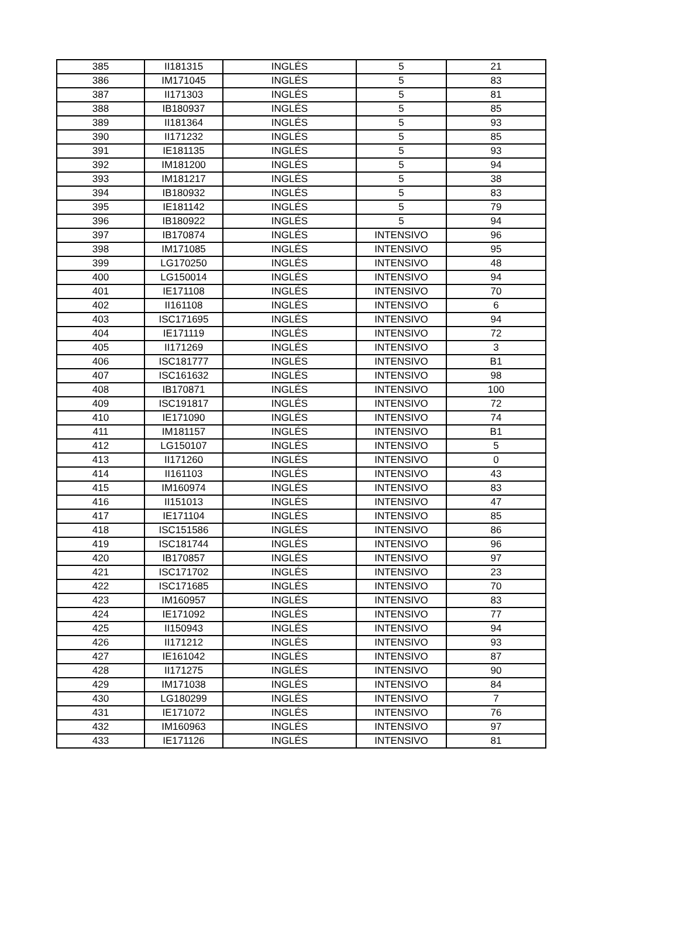| 385 | II181315 | INGLÉS | 5 | 21 |
| 386 | IM171045 | INGLÉS | 5 | 83 |
| 387 | II171303 | INGLÉS | 5 | 81 |
| 388 | IB180937 | INGLÉS | 5 | 85 |
| 389 | II181364 | INGLÉS | 5 | 93 |
| 390 | II171232 | INGLÉS | 5 | 85 |
| 391 | IE181135 | INGLÉS | 5 | 93 |
| 392 | IM181200 | INGLÉS | 5 | 94 |
| 393 | IM181217 | INGLÉS | 5 | 38 |
| 394 | IB180932 | INGLÉS | 5 | 83 |
| 395 | IE181142 | INGLÉS | 5 | 79 |
| 396 | IB180922 | INGLÉS | 5 | 94 |
| 397 | IB170874 | INGLÉS | INTENSIVO | 96 |
| 398 | IM171085 | INGLÉS | INTENSIVO | 95 |
| 399 | LG170250 | INGLÉS | INTENSIVO | 48 |
| 400 | LG150014 | INGLÉS | INTENSIVO | 94 |
| 401 | IE171108 | INGLÉS | INTENSIVO | 70 |
| 402 | II161108 | INGLÉS | INTENSIVO | 6 |
| 403 | ISC171695 | INGLÉS | INTENSIVO | 94 |
| 404 | IE171119 | INGLÉS | INTENSIVO | 72 |
| 405 | II171269 | INGLÉS | INTENSIVO | 3 |
| 406 | ISC181777 | INGLÉS | INTENSIVO | B1 |
| 407 | ISC161632 | INGLÉS | INTENSIVO | 98 |
| 408 | IB170871 | INGLÉS | INTENSIVO | 100 |
| 409 | ISC191817 | INGLÉS | INTENSIVO | 72 |
| 410 | IE171090 | INGLÉS | INTENSIVO | 74 |
| 411 | IM181157 | INGLÉS | INTENSIVO | B1 |
| 412 | LG150107 | INGLÉS | INTENSIVO | 5 |
| 413 | II171260 | INGLÉS | INTENSIVO | 0 |
| 414 | II161103 | INGLÉS | INTENSIVO | 43 |
| 415 | IM160974 | INGLÉS | INTENSIVO | 83 |
| 416 | II151013 | INGLÉS | INTENSIVO | 47 |
| 417 | IE171104 | INGLÉS | INTENSIVO | 85 |
| 418 | ISC151586 | INGLÉS | INTENSIVO | 86 |
| 419 | ISC181744 | INGLÉS | INTENSIVO | 96 |
| 420 | IB170857 | INGLÉS | INTENSIVO | 97 |
| 421 | ISC171702 | INGLÉS | INTENSIVO | 23 |
| 422 | ISC171685 | INGLÉS | INTENSIVO | 70 |
| 423 | IM160957 | INGLÉS | INTENSIVO | 83 |
| 424 | IE171092 | INGLÉS | INTENSIVO | 77 |
| 425 | II150943 | INGLÉS | INTENSIVO | 94 |
| 426 | II171212 | INGLÉS | INTENSIVO | 93 |
| 427 | IE161042 | INGLÉS | INTENSIVO | 87 |
| 428 | II171275 | INGLÉS | INTENSIVO | 90 |
| 429 | IM171038 | INGLÉS | INTENSIVO | 84 |
| 430 | LG180299 | INGLÉS | INTENSIVO | 7 |
| 431 | IE171072 | INGLÉS | INTENSIVO | 76 |
| 432 | IM160963 | INGLÉS | INTENSIVO | 97 |
| 433 | IE171126 | INGLÉS | INTENSIVO | 81 |